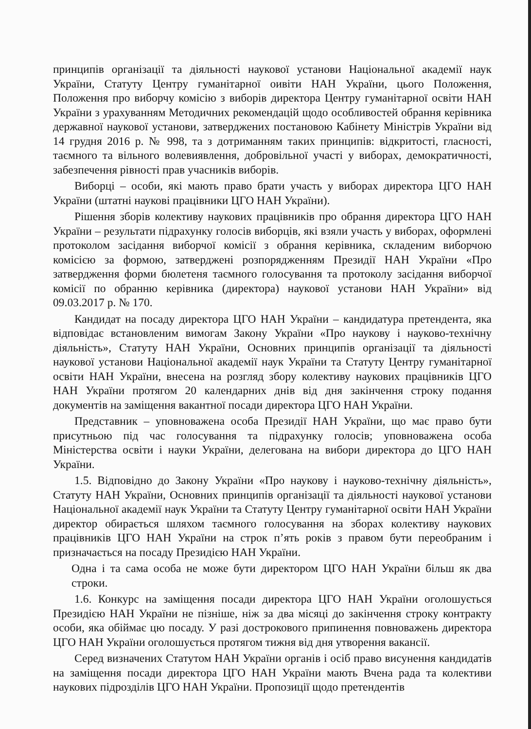принципів організації та діяльності наукової установи Національної академії наук України, Статуту Центру гуманітарної оивіти НАН України, цього Положення, Положення про виборчу комісію з виборів директора Центру гуманітарної освіти НАН України з урахуванням Методичних рекомендацій щодо особливостей обрання керівника державної наукової установи, затверджених постановою Кабінету Міністрів України від 14 грудня 2016 р. № 998, та з дотриманням таких принципів: відкритості, гласності, таємного та вільного волевиявлення, добровільної участі у виборах, демократичності, забезпечення рівності прав учасників виборів.
Виборці – особи, які мають право брати участь у виборах директора ЦГО НАН України (штатні наукові працівники ЦГО НАН України).
Рішення зборів колективу наукових працівників про обрання директора ЦГО НАН України – результати підрахунку голосів виборців, які взяли участь у виборах, оформлені протоколом засідання виборчої комісії з обрання керівника, складеним виборчою комісією за формою, затверджені розпорядженням Президії НАН України «Про затвердження форми бюлетеня таємного голосування та протоколу засідання виборчої комісії по обранню керівника (директора) наукової установи НАН України» від 09.03.2017 р. № 170.
Кандидат на посаду директора ЦГО НАН України – кандидатура претендента, яка відповідає встановленим вимогам Закону України «Про наукову і науково-технічну діяльність», Статуту НАН України, Основних принципів організації та діяльності наукової установи Національної академії наук України та Статуту Центру гуманітарної освіти НАН України, внесена на розгляд збору колективу наукових працівників ЦГО НАН України протягом 20 календарних днів від дня закінчення строку подання документів на заміщення вакантної посади директора ЦГО НАН України.
Представник – уповноважена особа Президії НАН України, що має право бути присутньою під час голосування та підрахунку голосів; уповноважена особа Міністерства освіти і науки України, делегована на вибори директора до ЦГО НАН України.
1.5. Відповідно до Закону України «Про наукову і науково-технічну діяльність», Статуту НАН України, Основних принципів організації та діяльності наукової установи Національної академії наук України та Статуту Центру гуманітарної освіти НАН України директор обирається шляхом таємного голосування на зборах колективу наукових працівників ЦГО НАН України на строк п’ять років з правом бути переобраним і призначається на посаду Президією НАН України.
Одна і та сама особа не може бути директором ЦГО НАН України більш як два строки.
1.6. Конкурс на заміщення посади директора ЦГО НАН України оголошується Президією НАН України не пізніше, ніж за два місяці до закінчення строку контракту особи, яка обіймає цю посаду. У разі дострокового припинення повноважень директора ЦГО НАН України оголошується протягом тижня від дня утворення вакансії.
Серед визначених Статутом НАН України органів і осіб право висунення кандидатів на заміщення посади директора ЦГО НАН України мають Вчена рада та колективи наукових підрозділів ЦГО НАН України. Пропозиції щодо претендентів